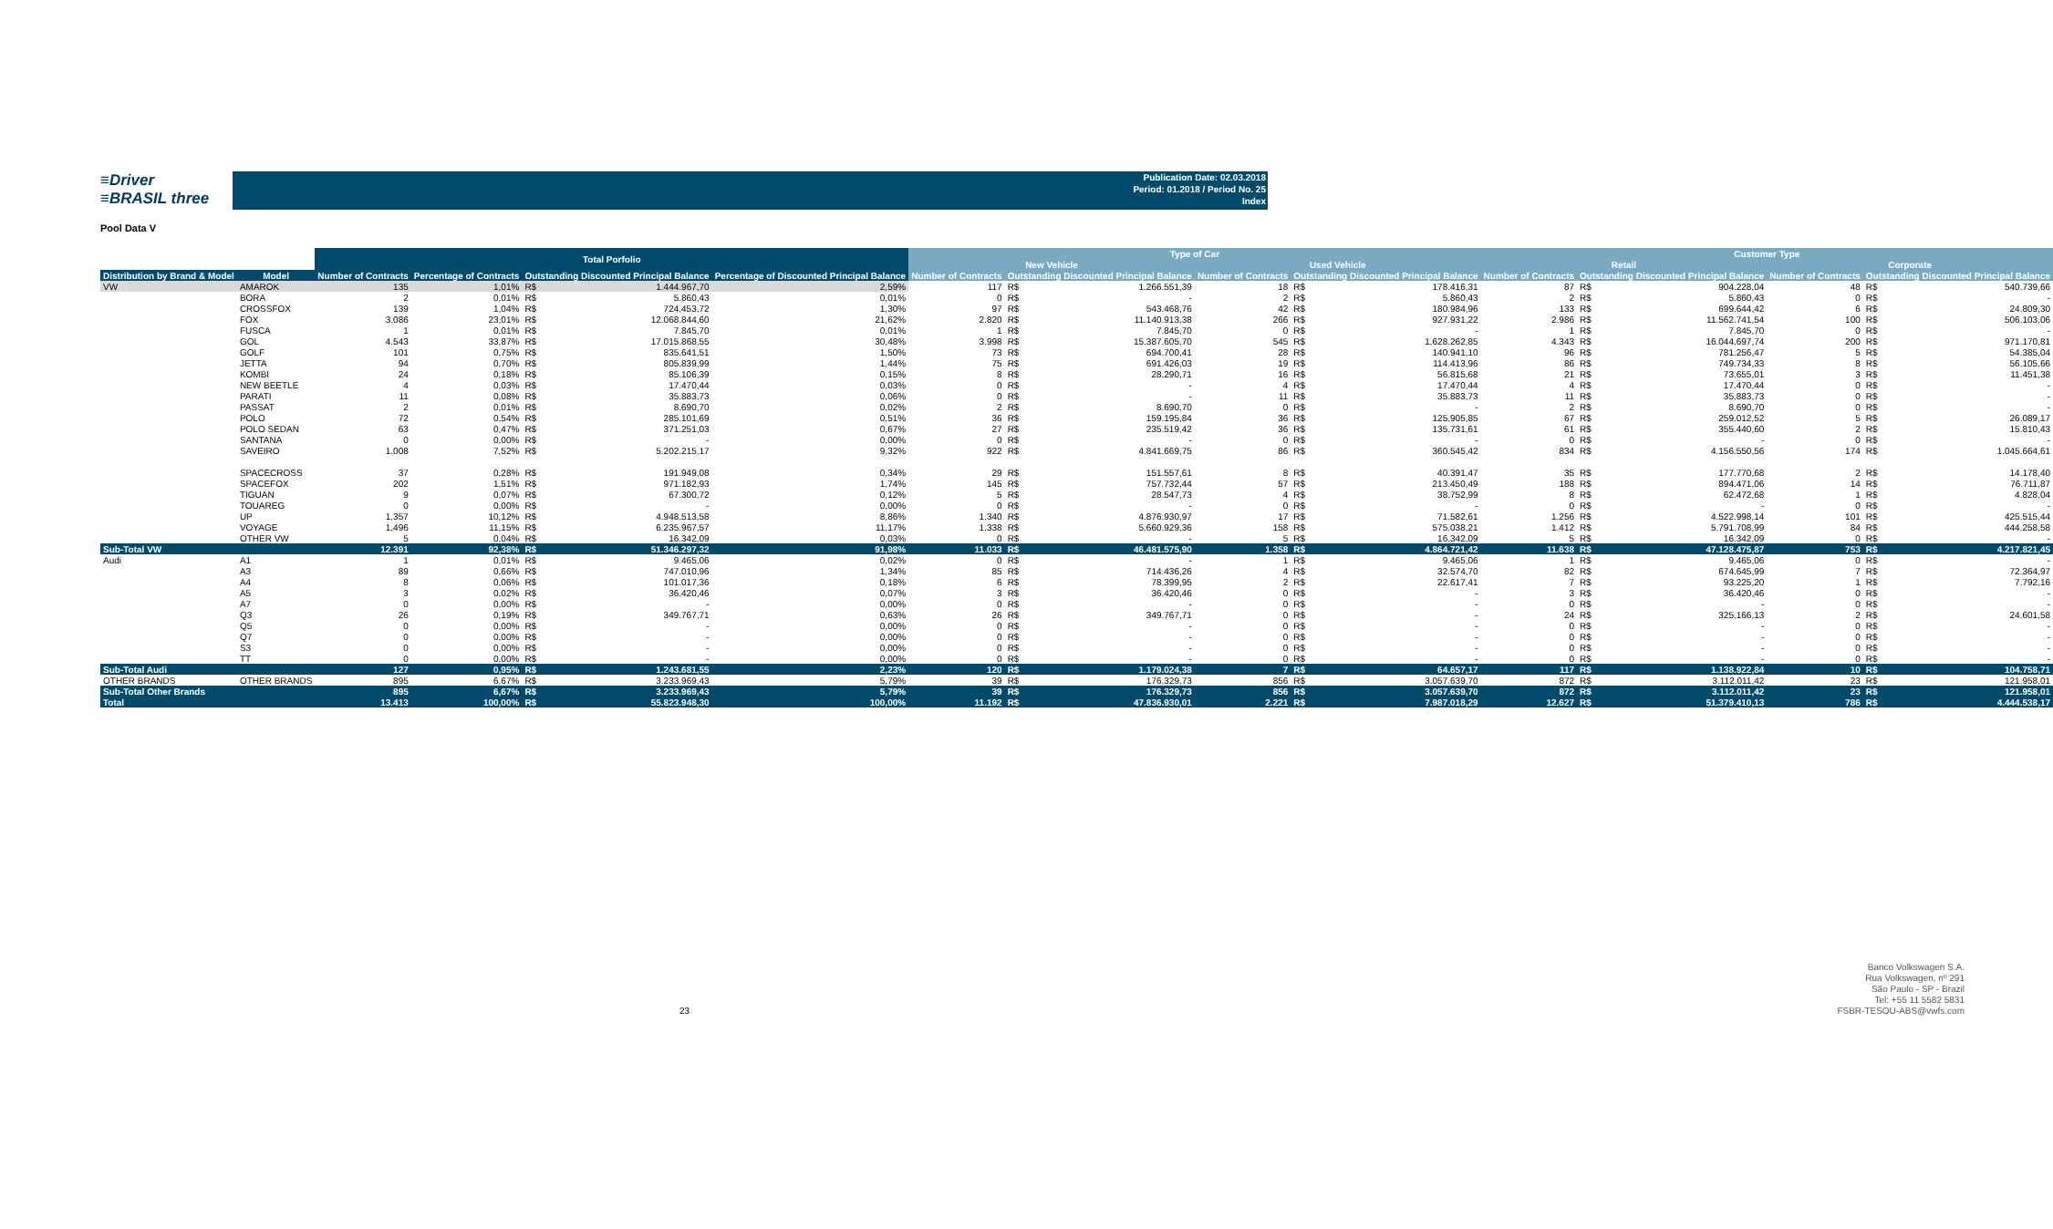≡Driver
≡BRASIL three
Publication Date: 02.03.2018
Period: 01.2018 / Period No. 25
Index
Pool Data V
| | | Total Porfolio | | | | | Type of Car | | | | | | Customer Type | | | | | |
| --- | --- | --- | --- | --- | --- | --- | --- | --- | --- | --- | --- | --- | --- | --- | --- | --- | --- | --- |
| | | | | | | | New Vehicle | | | Used Vehicle | | | Retail | | | Corporate | | |
| Distribution by Brand & Model | Model | Number of Contracts | Percentage of Contracts | Outstanding Discounted Principal Balance | | Percentage of Discounted Principal Balance | Number of Contracts | Outstanding Discounted Principal Balance | | Number of Contracts | Outstanding Discounted Principal Balance | | Number of Contracts | Outstanding Discounted Principal Balance | | Number of Contracts | Outstanding Discounted Principal Balance | |
| VW | AMAROK | 135 | 1,01% | R$ | 1.444.967,70 | 2,59% | 117 | R$ | 1.266.551,39 | 18 | R$ | 178.416,31 | 87 | R$ | 904.228,04 | 48 | R$ | 540.739,66 |
| | BORA | 2 | 0,01% | R$ | 5.860,43 | 0,01% | 0 | R$ | - | 2 | R$ | 5.860,43 | 2 | R$ | 5.860,43 | 0 | R$ | - |
| | CROSSFOX | 139 | 1,04% | R$ | 724.453,72 | 1,30% | 97 | R$ | 543.468,76 | 42 | R$ | 180.984,96 | 133 | R$ | 699.644,42 | 6 | R$ | 24.809,30 |
| | FOX | 3.086 | 23,01% | R$ | 12.068.844,60 | 21,62% | 2.820 | R$ | 11.140.913,38 | 266 | R$ | 927.931,22 | 2.986 | R$ | 11.562.741,54 | 100 | R$ | 506.103,06 |
| | FUSCA | 1 | 0,01% | R$ | 7.845,70 | 0,01% | 1 | R$ | 7.845,70 | 0 | R$ | - | 1 | R$ | 7.845,70 | 0 | R$ | - |
| | GOL | 4.543 | 33,87% | R$ | 17.015.868,55 | 30,48% | 3.998 | R$ | 15.387.605,70 | 545 | R$ | 1.628.262,85 | 4.343 | R$ | 16.044.697,74 | 200 | R$ | 971.170,81 |
| | GOLF | 101 | 0,75% | R$ | 835.641,51 | 1,50% | 73 | R$ | 694.700,41 | 28 | R$ | 140.941,10 | 96 | R$ | 781.256,47 | 5 | R$ | 54.385,04 |
| | JETTA | 94 | 0,70% | R$ | 805.839,99 | 1,44% | 75 | R$ | 691.426,03 | 19 | R$ | 114.413,96 | 86 | R$ | 749.734,33 | 8 | R$ | 56.105,66 |
| | KOMBI | 24 | 0,18% | R$ | 85.106,39 | 0,15% | 8 | R$ | 28.290,71 | 16 | R$ | 56.815,68 | 21 | R$ | 73.655,01 | 3 | R$ | 11.451,38 |
| | NEW BEETLE | 4 | 0,03% | R$ | 17.470,44 | 0,03% | 0 | R$ | - | 4 | R$ | 17.470,44 | 4 | R$ | 17.470,44 | 0 | R$ | - |
| | PARATI | 11 | 0,08% | R$ | 35.883,73 | 0,06% | 0 | R$ | - | 11 | R$ | 35.883,73 | 11 | R$ | 35.883,73 | 0 | R$ | - |
| | PASSAT | 2 | 0,01% | R$ | 8.690,70 | 0,02% | 2 | R$ | 8.690,70 | 0 | R$ | - | 2 | R$ | 8.690,70 | 0 | R$ | - |
| | POLO | 72 | 0,54% | R$ | 285.101,69 | 0,51% | 36 | R$ | 159.195,84 | 36 | R$ | 125.905,85 | 67 | R$ | 259.012,52 | 5 | R$ | 26.089,17 |
| | POLO SEDAN | 63 | 0,47% | R$ | 371.251,03 | 0,67% | 27 | R$ | 235.519,42 | 36 | R$ | 135.731,61 | 61 | R$ | 355.440,60 | 2 | R$ | 15.810,43 |
| | SANTANA | 0 | 0,00% | R$ | - | 0,00% | 0 | R$ | - | 0 | R$ | - | 0 | R$ | - | 0 | R$ | - |
| | SAVEIRO | 1.008 | 7,52% | R$ | 5.202.215,17 | 9,32% | 922 | R$ | 4.841.669,75 | 86 | R$ | 360.545,42 | 834 | R$ | 4.156.550,56 | 174 | R$ | 1.045.664,61 |
| | SPACECROSS | 37 | 0,28% | R$ | 191.949,08 | 0,34% | 29 | R$ | 151.557,61 | 8 | R$ | 40.391,47 | 35 | R$ | 177.770,68 | 2 | R$ | 14.178,40 |
| | SPACEFOX | 202 | 1,51% | R$ | 971.182,93 | 1,74% | 145 | R$ | 757.732,44 | 57 | R$ | 213.450,49 | 188 | R$ | 894.471,06 | 14 | R$ | 76.711,87 |
| | TIGUAN | 9 | 0,07% | R$ | 67.300,72 | 0,12% | 5 | R$ | 28.547,73 | 4 | R$ | 38.752,99 | 8 | R$ | 62.472,68 | 1 | R$ | 4.828,04 |
| | TOUAREG | 0 | 0,00% | R$ | - | 0,00% | 0 | R$ | - | 0 | R$ | - | 0 | R$ | - | 0 | R$ | - |
| | UP | 1.357 | 10,12% | R$ | 4.948.513,58 | 8,86% | 1.340 | R$ | 4.876.930,97 | 17 | R$ | 71.582,61 | 1.256 | R$ | 4.522.998,14 | 101 | R$ | 425.515,44 |
| | VOYAGE | 1.496 | 11,15% | R$ | 6.235.967,57 | 11,17% | 1.338 | R$ | 5.660.929,36 | 158 | R$ | 575.038,21 | 1.412 | R$ | 5.791.708,99 | 84 | R$ | 444.258,58 |
| | OTHER VW | 5 | 0,04% | R$ | 16.342,09 | 0,03% | 0 | R$ | - | 5 | R$ | 16.342,09 | 5 | R$ | 16.342,09 | 0 | R$ | - |
| Sub-Total VW | | 12.391 | 92,38% | R$ | 51.346.297,32 | 91,98% | 11.033 | R$ | 46.481.575,90 | 1.358 | R$ | 4.864.721,42 | 11.638 | R$ | 47.128.475,87 | 753 | R$ | 4.217.821,45 |
| Audi | A1 | 1 | 0,01% | R$ | 9.465,06 | 0,02% | 0 | R$ | - | 1 | R$ | 9.465,06 | 1 | R$ | 9.465,06 | 0 | R$ | - |
| | A3 | 89 | 0,66% | R$ | 747.010,96 | 1,34% | 85 | R$ | 714.436,26 | 4 | R$ | 32.574,70 | 82 | R$ | 674.645,99 | 7 | R$ | 72.364,97 |
| | A4 | 8 | 0,06% | R$ | 101.017,36 | 0,18% | 6 | R$ | 78.399,95 | 2 | R$ | 22.617,41 | 7 | R$ | 93.225,20 | 1 | R$ | 7.792,16 |
| | A5 | 3 | 0,02% | R$ | 36.420,46 | 0,07% | 3 | R$ | 36.420,46 | 0 | R$ | - | 3 | R$ | 36.420,46 | 0 | R$ | - |
| | A7 | 0 | 0,00% | R$ | - | 0,00% | 0 | R$ | - | 0 | R$ | - | 0 | R$ | - | 0 | R$ | - |
| | Q3 | 26 | 0,19% | R$ | 349.767,71 | 0,63% | 26 | R$ | 349.767,71 | 0 | R$ | - | 24 | R$ | 325.166,13 | 2 | R$ | 24.601,58 |
| | Q5 | 0 | 0,00% | R$ | - | 0,00% | 0 | R$ | - | 0 | R$ | - | 0 | R$ | - | 0 | R$ | - |
| | Q7 | 0 | 0,00% | R$ | - | 0,00% | 0 | R$ | - | 0 | R$ | - | 0 | R$ | - | 0 | R$ | - |
| | S3 | 0 | 0,00% | R$ | - | 0,00% | 0 | R$ | - | 0 | R$ | - | 0 | R$ | - | 0 | R$ | - |
| | TT | 0 | 0,00% | R$ | - | 0,00% | 0 | R$ | - | 0 | R$ | - | 0 | R$ | - | 0 | R$ | - |
| Sub-Total Audi | | 127 | 0,95% | R$ | 1.243.681,55 | 2,23% | 120 | R$ | 1.179.024,38 | 7 | R$ | 64.657,17 | 117 | R$ | 1.138.922,84 | 10 | R$ | 104.758,71 |
| OTHER BRANDS | OTHER BRANDS | 895 | 6,67% | R$ | 3.233.969,43 | 5,79% | 39 | R$ | 176.329,73 | 856 | R$ | 3.057.639,70 | 872 | R$ | 3.112.011,42 | 23 | R$ | 121.958,01 |
| Sub-Total Other Brands | | 895 | 6,67% | R$ | 3.233.969,43 | 5,79% | 39 | R$ | 176.329,73 | 856 | R$ | 3.057.639,70 | 872 | R$ | 3.112.011,42 | 23 | R$ | 121.958,01 |
| Total | | 13.413 | 100,00% | R$ | 55.823.948,30 | 100,00% | 11.192 | R$ | 47.836.930,01 | 2.221 | R$ | 7.987.018,29 | 12.627 | R$ | 51.379.410,13 | 786 | R$ | 4.444.538,17 |
23
Banco Volkswagen S.A.
Rua Volkswagen, nº 291
São Paulo - SP - Brazil
Tel: +55 11 5582 5831
FSBR-TESOU-ABS@vwfs.com